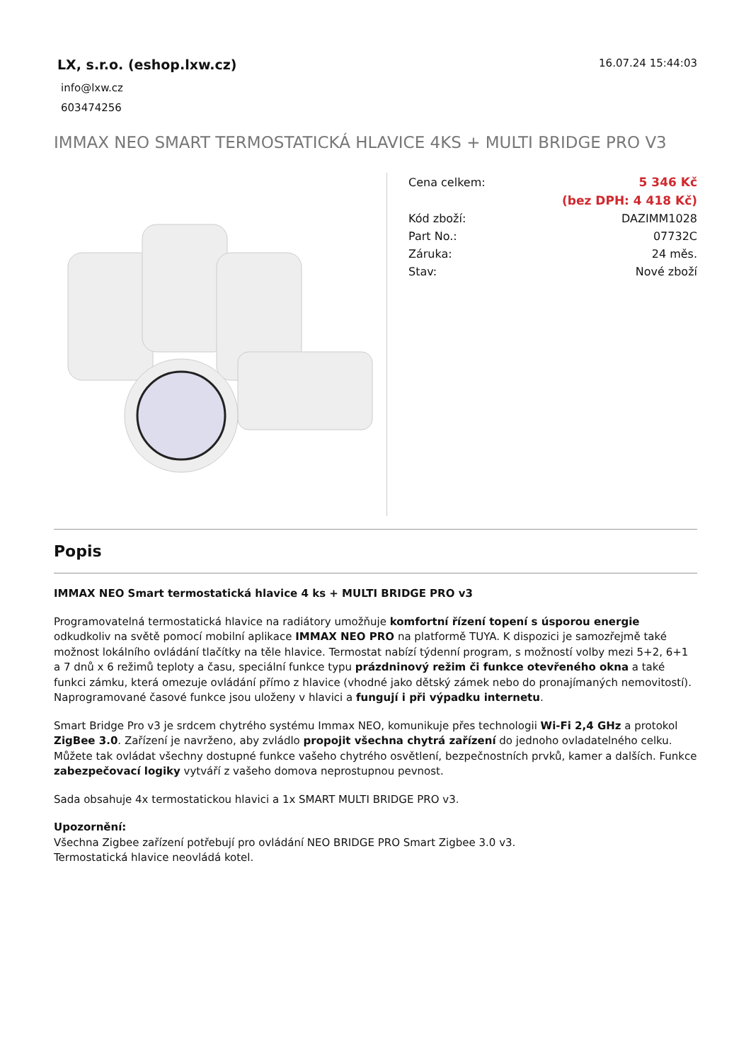LX, s.r.o. (eshop.lxw.cz)
info@lxw.cz
603474256
16.07.24 15:44:03
IMMAX NEO SMART TERMOSTATICKÁ HLAVICE 4KS + MULTI BRIDGE PRO V3
| Cena celkem: | 5 346 Kč |
| | (bez DPH: 4 418 Kč) |
| Kód zboží: | DAZIMM1028 |
| Part No.: | 07732C |
| Záruka: | 24 měs. |
| Stav: | Nové zboží |
Popis
IMMAX NEO Smart termostatická hlavice 4 ks + MULTI BRIDGE PRO v3
Programovatelná termostatická hlavice na radiátory umožňuje komfortní řízení topení s úsporou energie odkudkoliv na světě pomocí mobilní aplikace IMMAX NEO PRO na platformě TUYA. K dispozici je samozřejmě také možnost lokálního ovládání tlačítky na těle hlavice. Termostat nabízí týdenní program, s možností volby mezi 5+2, 6+1 a 7 dnů x 6 režimů teploty a času, speciální funkce typu prázdninový režim či funkce otevřeného okna a také funkci zámku, která omezuje ovládání přímo z hlavice (vhodné jako dětský zámek nebo do pronajímaných nemovitostí). Naprogramované časové funkce jsou uloženy v hlavici a fungují i při výpadku internetu.
Smart Bridge Pro v3 je srdcem chytrého systému Immax NEO, komunikuje přes technologii Wi-Fi 2,4 GHz a protokol ZigBee 3.0. Zařízení je navrženo, aby zvládlo propojit všechna chytrá zařízení do jednoho ovladatelného celku. Můžete tak ovládat všechny dostupné funkce vašeho chytrého osvětlení, bezpečnostních prvků, kamer a dalších. Funkce zabezpečovací logiky vytváří z vašeho domova neprostupnou pevnost.
Sada obsahuje 4x termostatickou hlavici a 1x SMART MULTI BRIDGE PRO v3.
Upozornění:
Všechna Zigbee zařízení potřebují pro ovládání NEO BRIDGE PRO Smart Zigbee 3.0 v3.
Termostatická hlavice neovládá kotel.